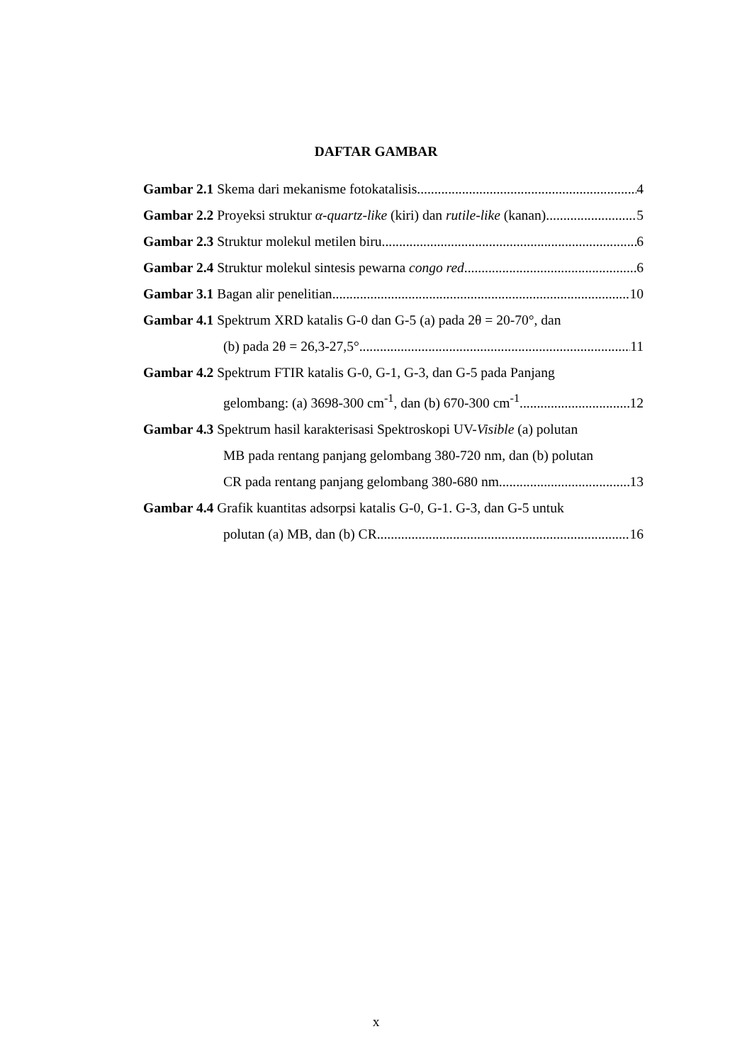DAFTAR GAMBAR
Gambar 2.1 Skema dari mekanisme fotokatalisis 4
Gambar 2.2 Proyeksi struktur α-quartz-like (kiri) dan rutile-like (kanan) 5
Gambar 2.3 Struktur molekul metilen biru 6
Gambar 2.4 Struktur molekul sintesis pewarna congo red 6
Gambar 3.1 Bagan alir penelitian 10
Gambar 4.1 Spektrum XRD katalis G-0 dan G-5 (a) pada 2θ = 20-70°, dan
(b) pada 2θ = 26,3-27,5° 11
Gambar 4.2 Spektrum FTIR katalis G-0, G-1, G-3, dan G-5 pada Panjang
gelombang: (a) 3698-300 cm<sup>-1</sup>, dan (b) 670-300 cm<sup>-1</sup> 12
Gambar 4.3 Spektrum hasil karakterisasi Spektroskopi UV-Visible (a) polutan
MB pada rentang panjang gelombang 380-720 nm, dan (b) polutan
CR pada rentang panjang gelombang 380-680 nm 13
Gambar 4.4 Grafik kuantitas adsorpsi katalis G-0, G-1. G-3, dan G-5 untuk
polutan (a) MB, dan (b) CR 16
x